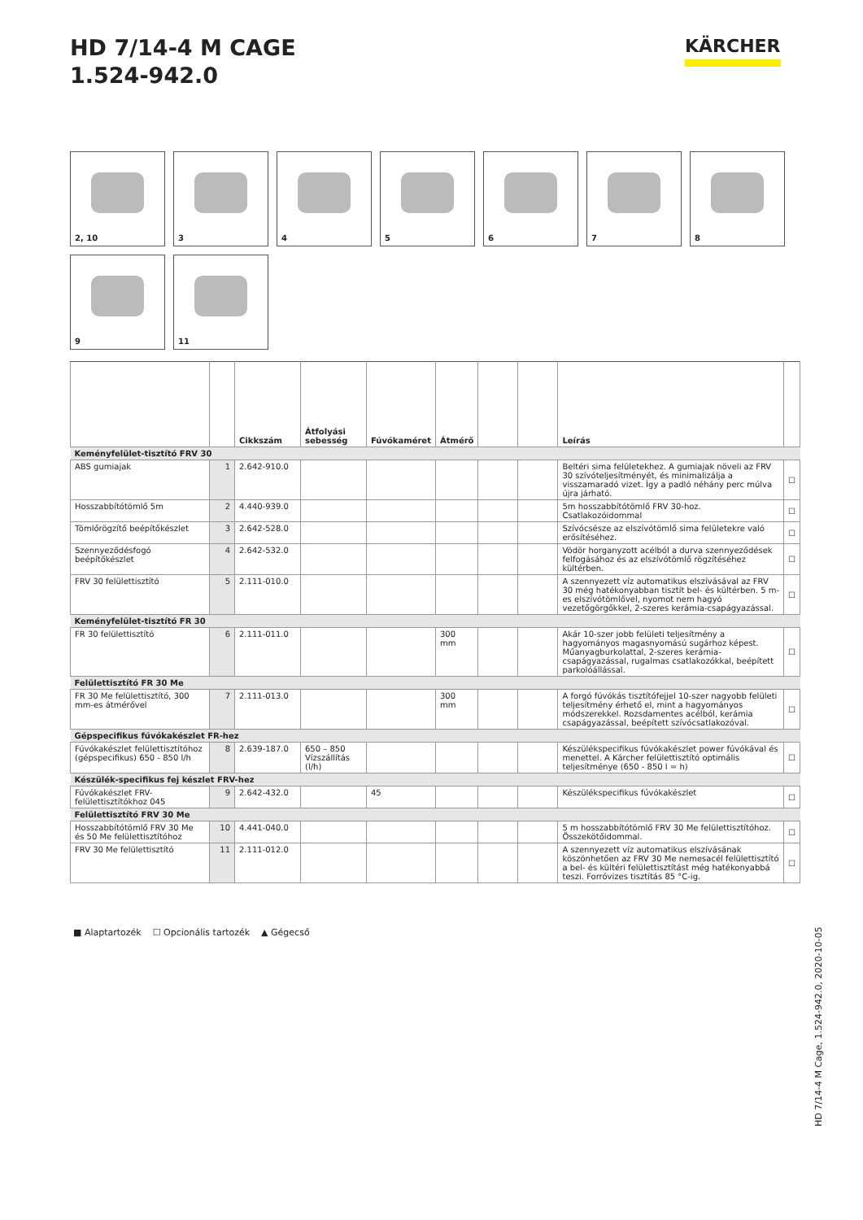HD 7/14-4 M CAGE
1.524-942.0
KÄRCHER
2, 10 3 4 5 6 7 8 9 11
| | | Cikkszám | Átfolyási sebesség | Fúvókaméret | Átmérő | | | Leírás | |
| --- | --- | --- | --- | --- | --- | --- | --- | --- | --- |
| Keményfelület-tisztító FRV 30 | | | | | | | | | |
| ABS gumiajak | 1 | 2.642-910.0 | | | | | | Beltéri sima felületekhez. A gumiajak növeli az FRV 30 szívóteljesítményét, és minimalizálja a visszamaradó vizet. Így a padló néhány perc múlva újra járható. | ☐ |
| Hosszabbítótömlő 5m | 2 | 4.440-939.0 | | | | | | 5m hosszabbítótömlő FRV 30-hoz. Csatlakozóidommal | ☐ |
| Tömlőrögzítő beépítőkészlet | 3 | 2.642-528.0 | | | | | | Szívócsésze az elszívótömlő sima felületekre való erősítéséhez. | ☐ |
| Szennyeződésfogó beépítőkészlet | 4 | 2.642-532.0 | | | | | | Vödör horganyzott acélból a durva szennyeződések felfogásához és az elszívótömlő rögzítéséhez kültérben. | ☐ |
| FRV 30 felülettisztító | 5 | 2.111-010.0 | | | | | | A szennyezett víz automatikus elszívásával az FRV 30 még hatékonyabban tisztít bel- és kültérben. 5 m-es elszívótömlővel, nyomot nem hagyó vezetőgörgőkkel, 2-szeres kerámia-csapágyazással. | ☐ |
| Keményfelület-tisztító FR 30 | | | | | | | | | |
| FR 30 felülettisztító | 6 | 2.111-011.0 | | | 300 mm | | | Akár 10-szer jobb felületi teljesítmény a hagyományos magasnyomású sugárhoz képest. Műanyagburkolattal, 2-szeres kerámia-csapágyazással, rugalmas csatlakozókkal, beépített parkolóállással. | ☐ |
| Felülettisztító FR 30 Me | | | | | | | | | |
| FR 30 Me felülettisztító, 300 mm-es átmérővel | 7 | 2.111-013.0 | | | 300 mm | | | A forgó fúvókás tisztítófejjel 10-szer nagyobb felületi teljesítmény érhető el, mint a hagyományos módszerekkel. Rozsdamentes acélból, kerámia csapágyazással, beépített szívócsatlakozóval. | ☐ |
| Gépspecifikus fúvókakészlet FR-hez | | | | | | | | | |
| Fúvókakészlet felülettisztítóhoz (gépspecifikus) 650 - 850 l/h | 8 | 2.639-187.0 | 650 – 850 Vízszállítás (l/h) | | | | | Készülékspecifikus fúvókakészlet power fúvókával és menettel. A Kärcher felülettisztító optimális teljesítménye (650 - 850 l = h) | ☐ |
| Készülék-specifikus fej készlet FRV-hez | | | | | | | | | |
| Fúvókakészlet FRV-felülettisztítókhoz 045 | 9 | 2.642-432.0 | | 45 | | | | Készülékspecifikus fúvókakészlet | ☐ |
| Felülettisztító FRV 30 Me | | | | | | | | | |
| Hosszabbítótömlő FRV 30 Me és 50 Me felülettisztítóhoz | 10 | 4.441-040.0 | | | | | | 5 m hosszabbítótömlő FRV 30 Me felülettisztítóhoz. Összekötőidommal. | ☐ |
| FRV 30 Me felülettisztító | 11 | 2.111-012.0 | | | | | | A szennyezett víz automatikus elszívásának köszönhetően az FRV 30 Me nemesacél felülettisztító a bel- és kültéri felülettisztítást még hatékonyabbá teszi. Forróvizes tisztítás 85 °C-ig. | ☐ |
■ Alaptartozék ☐ Opcionális tartozék ▲ Gégecső
HD 7/14-4 M Cage, 1.524-942.0, 2020-10-05